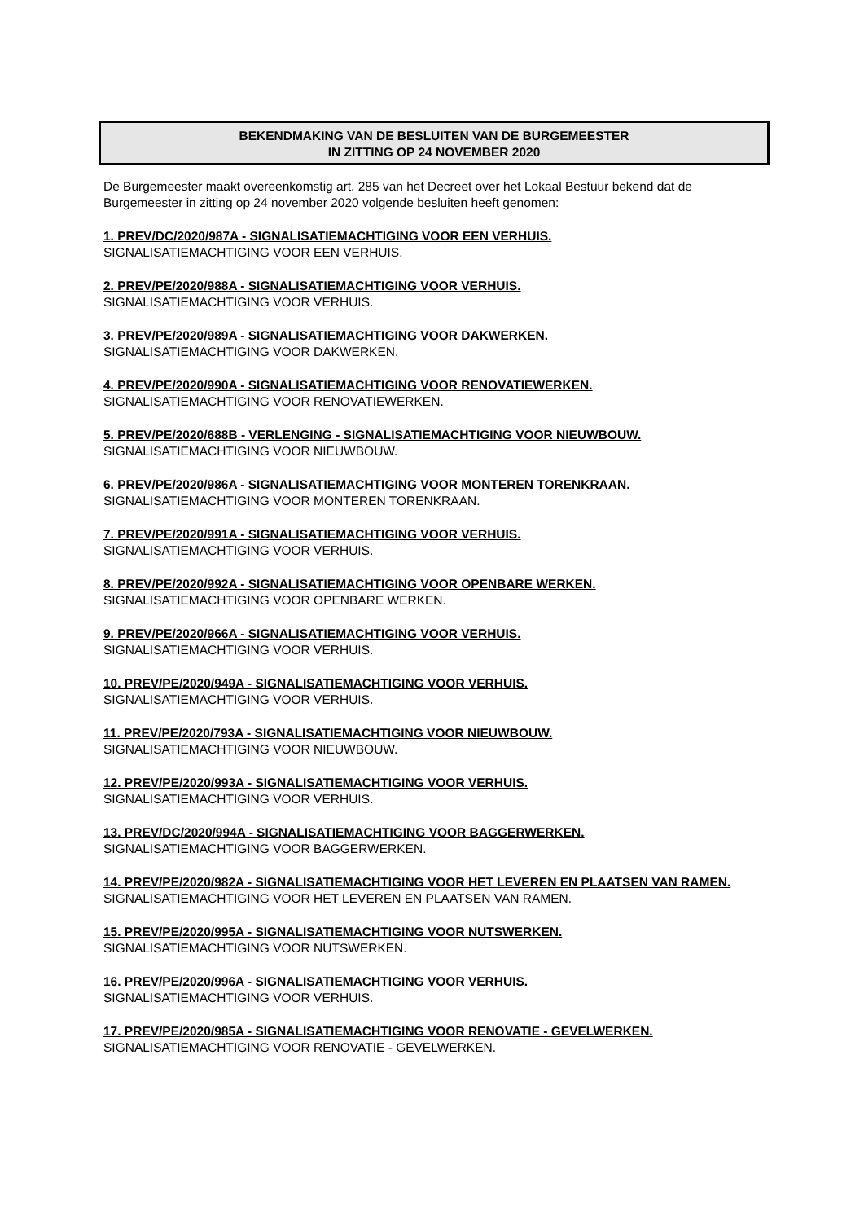BEKENDMAKING VAN DE BESLUITEN VAN DE BURGEMEESTER
IN ZITTING OP 24 NOVEMBER 2020
De Burgemeester maakt overeenkomstig art. 285 van het Decreet over het Lokaal Bestuur bekend dat de Burgemeester in zitting op 24 november 2020 volgende besluiten heeft genomen:
1. PREV/DC/2020/987A - SIGNALISATIEMACHTIGING VOOR EEN VERHUIS.
SIGNALISATIEMACHTIGING VOOR EEN VERHUIS.
2. PREV/PE/2020/988A - SIGNALISATIEMACHTIGING VOOR VERHUIS.
SIGNALISATIEMACHTIGING VOOR VERHUIS.
3. PREV/PE/2020/989A - SIGNALISATIEMACHTIGING VOOR DAKWERKEN.
SIGNALISATIEMACHTIGING VOOR DAKWERKEN.
4. PREV/PE/2020/990A - SIGNALISATIEMACHTIGING VOOR RENOVATIEWERKEN.
SIGNALISATIEMACHTIGING VOOR RENOVATIEWERKEN.
5. PREV/PE/2020/688B - VERLENGING - SIGNALISATIEMACHTIGING VOOR NIEUWBOUW.
SIGNALISATIEMACHTIGING VOOR NIEUWBOUW.
6. PREV/PE/2020/986A - SIGNALISATIEMACHTIGING VOOR MONTEREN TORENKRAAN.
SIGNALISATIEMACHTIGING VOOR MONTEREN TORENKRAAN.
7. PREV/PE/2020/991A - SIGNALISATIEMACHTIGING VOOR VERHUIS.
SIGNALISATIEMACHTIGING VOOR VERHUIS.
8. PREV/PE/2020/992A - SIGNALISATIEMACHTIGING VOOR OPENBARE WERKEN.
SIGNALISATIEMACHTIGING VOOR OPENBARE WERKEN.
9. PREV/PE/2020/966A - SIGNALISATIEMACHTIGING VOOR VERHUIS.
SIGNALISATIEMACHTIGING VOOR VERHUIS.
10. PREV/PE/2020/949A - SIGNALISATIEMACHTIGING VOOR VERHUIS.
SIGNALISATIEMACHTIGING VOOR VERHUIS.
11. PREV/PE/2020/793A - SIGNALISATIEMACHTIGING VOOR NIEUWBOUW.
SIGNALISATIEMACHTIGING VOOR NIEUWBOUW.
12. PREV/PE/2020/993A - SIGNALISATIEMACHTIGING VOOR VERHUIS.
SIGNALISATIEMACHTIGING VOOR VERHUIS.
13. PREV/DC/2020/994A - SIGNALISATIEMACHTIGING VOOR BAGGERWERKEN.
SIGNALISATIEMACHTIGING VOOR BAGGERWERKEN.
14. PREV/PE/2020/982A - SIGNALISATIEMACHTIGING VOOR HET LEVEREN EN PLAATSEN VAN RAMEN.
SIGNALISATIEMACHTIGING VOOR HET LEVEREN EN PLAATSEN VAN RAMEN.
15. PREV/PE/2020/995A - SIGNALISATIEMACHTIGING VOOR NUTSWERKEN.
SIGNALISATIEMACHTIGING VOOR NUTSWERKEN.
16. PREV/PE/2020/996A - SIGNALISATIEMACHTIGING VOOR VERHUIS.
SIGNALISATIEMACHTIGING VOOR VERHUIS.
17. PREV/PE/2020/985A - SIGNALISATIEMACHTIGING VOOR RENOVATIE - GEVELWERKEN.
SIGNALISATIEMACHTIGING VOOR RENOVATIE - GEVELWERKEN.